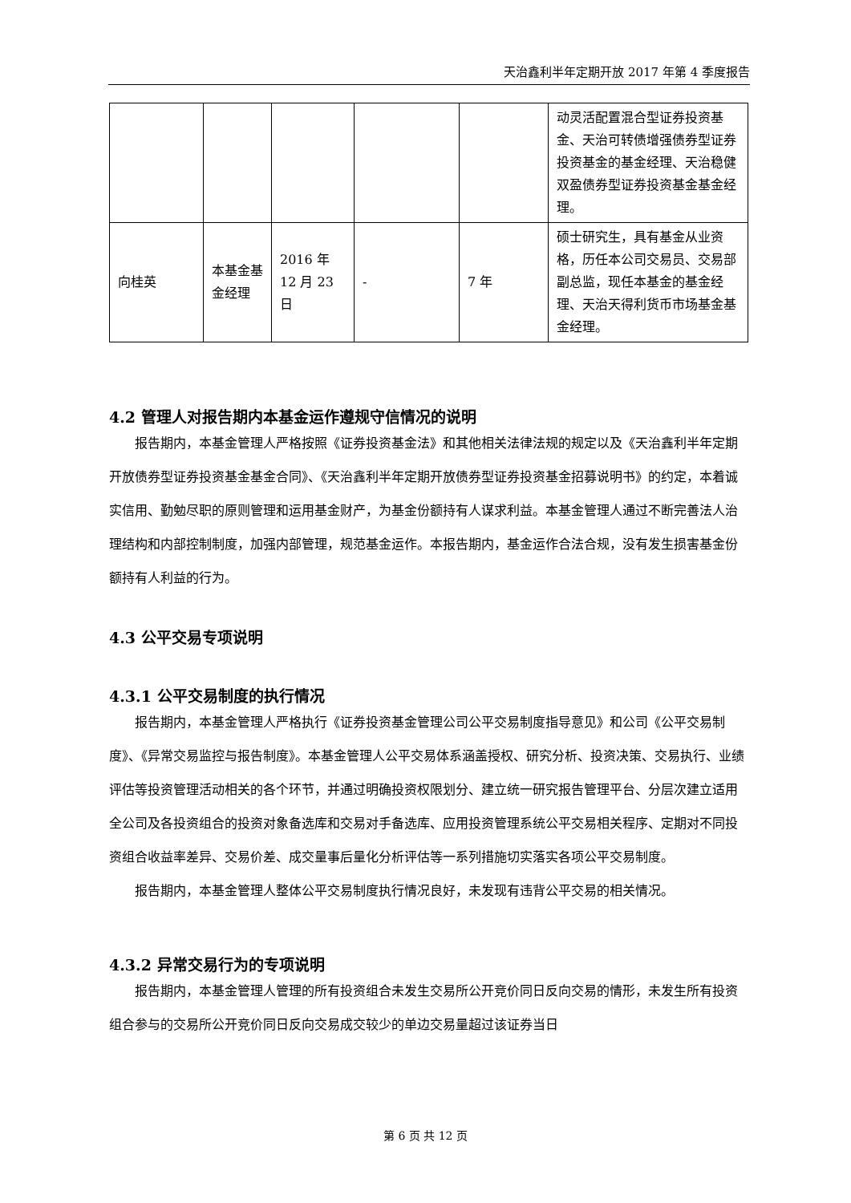天治鑫利半年定期开放 2017 年第 4 季度报告
| | | | | | 动灵活配置混合型证券投资基金、天治可转债增强债券型证券投资基金的基金经理、天治稳健双盈债券型证券投资基金基金经理。 |
| 向桂英 | 本基金基金经理 | 2016 年 12 月 23 日 | - | 7 年 | 硕士研究生，具有基金从业资格，历任本公司交易员、交易部副总监，现任本基金的基金经理、天治天得利货币市场基金基金经理。 |
4.2 管理人对报告期内本基金运作遵规守信情况的说明
报告期内，本基金管理人严格按照《证券投资基金法》和其他相关法律法规的规定以及《天治鑫利半年定期开放债券型证券投资基金基金合同》、《天治鑫利半年定期开放债券型证券投资基金招募说明书》的约定，本着诚实信用、勤勉尽职的原则管理和运用基金财产，为基金份额持有人谋求利益。本基金管理人通过不断完善法人治理结构和内部控制制度，加强内部管理，规范基金运作。本报告期内，基金运作合法合规，没有发生损害基金份额持有人利益的行为。
4.3 公平交易专项说明
4.3.1 公平交易制度的执行情况
报告期内，本基金管理人严格执行《证券投资基金管理公司公平交易制度指导意见》和公司《公平交易制度》、《异常交易监控与报告制度》。本基金管理人公平交易体系涵盖授权、研究分析、投资决策、交易执行、业绩评估等投资管理活动相关的各个环节，并通过明确投资权限划分、建立统一研究报告管理平台、分层次建立适用全公司及各投资组合的投资对象备选库和交易对手备选库、应用投资管理系统公平交易相关程序、定期对不同投资组合收益率差异、交易价差、成交量事后量化分析评估等一系列措施切实落实各项公平交易制度。
报告期内，本基金管理人整体公平交易制度执行情况良好，未发现有违背公平交易的相关情况。
4.3.2 异常交易行为的专项说明
报告期内，本基金管理人管理的所有投资组合未发生交易所公开竞价同日反向交易的情形，未发生所有投资组合参与的交易所公开竞价同日反向交易成交较少的单边交易量超过该证券当日
第 6 页 共 12 页